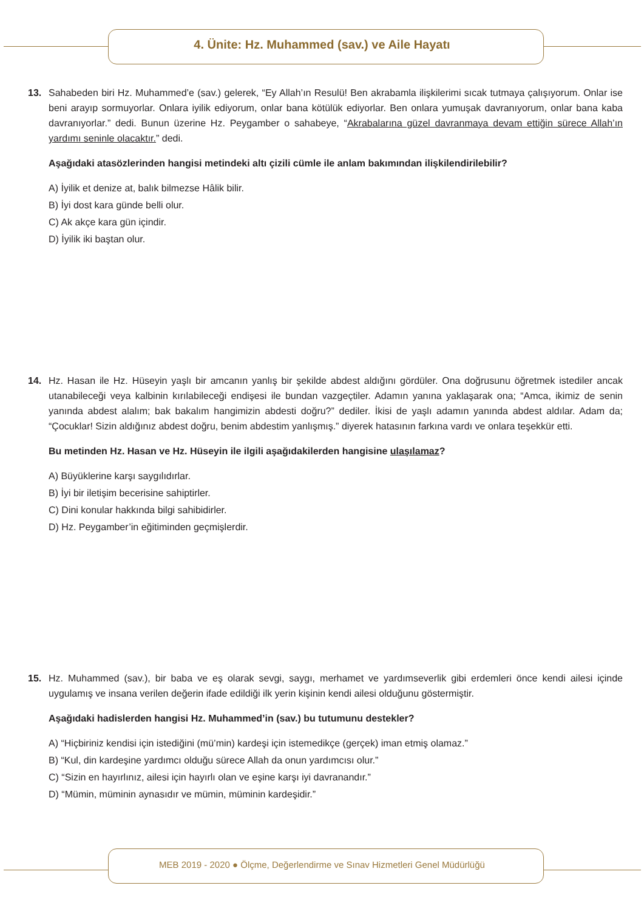4. Ünite: Hz. Muhammed (sav.) ve Aile Hayatı
13.
Sahabeden biri Hz. Muhammed’e (sav.) gelerek, “Ey Allah’ın Resulü! Ben akrabamla ilişkilerimi sıcak tutmaya çalışıyorum. Onlar ise beni arayıp sormuyorlar. Onlara iyilik ediyorum, onlar bana kötülük ediyorlar. Ben onlara yumuşak davranıyorum, onlar bana kaba davranıyorlar.” dedi. Bunun üzerine Hz. Peygamber o sahabeye, “Akrabalarına güzel davranmaya devam ettiğin sürece Allah’ın yardımı seninle olacaktır.” dedi.
Aşağıdaki atasözlerinden hangisi metindeki altı çizili cümle ile anlam bakımından ilişkilendirilebilir?
A) İyilik et denize at, balık bilmezse Hâlik bilir.
B) İyi dost kara günde belli olur.
C) Ak akçe kara gün içindir.
D) İyilik iki baştan olur.
14.
Hz. Hasan ile Hz. Hüseyin yaşlı bir amcanın yanlış bir şekilde abdest aldığını gördüler. Ona doğrusunu öğretmek istediler ancak utanabileceği veya kalbinin kırılabileceği endişesi ile bundan vazgeçtiler. Adamın yanına yaklaşarak ona; “Amca, ikimiz de senin yanında abdest alalım; bak bakalım hangimizin abdesti doğru?” dediler. İkisi de yaşlı adamın yanında abdest aldılar. Adam da; “Çocuklar! Sizin aldığınız abdest doğru, benim abdestim yanlışmış.” diyerek hatasının farkına vardı ve onlara teşekkür etti.
Bu metinden Hz. Hasan ve Hz. Hüseyin ile ilgili aşağıdakilerden hangisine ulaşılamaz?
A) Büyüklerine karşı saygılıdırlar.
B) İyi bir iletişim becerisine sahiptirler.
C) Dini konular hakkında bilgi sahibidirler.
D) Hz. Peygamber’in eğitiminden geçmişlerdir.
15.
Hz. Muhammed (sav.), bir baba ve eş olarak sevgi, saygı, merhamet ve yardımseverlik gibi erdemleri önce kendi ailesi içinde uygulamış ve insana verilen değerin ifade edildiği ilk yerin kişinin kendi ailesi olduğunu göstermiştir.
Aşağıdaki hadislerden hangisi Hz. Muhammed’in (sav.) bu tutumunu destekler?
A) “Hiçbiriniz kendisi için istediğini (mü’min) kardeşi için istemedikçe (gerçek) iman etmiş olamaz.”
B) “Kul, din kardeşine yardımcı olduğu sürece Allah da onun yardımcısı olur.”
C) “Sizin en hayırlınız, ailesi için hayırlı olan ve eşine karşı iyi davranandır.”
D) “Mümin, müminin aynasıdır ve mümin, müminin kardeşidir.”
MEB 2019 - 2020 ● Ölçme, Değerlendirme ve Sınav Hizmetleri Genel Müdürlüğü